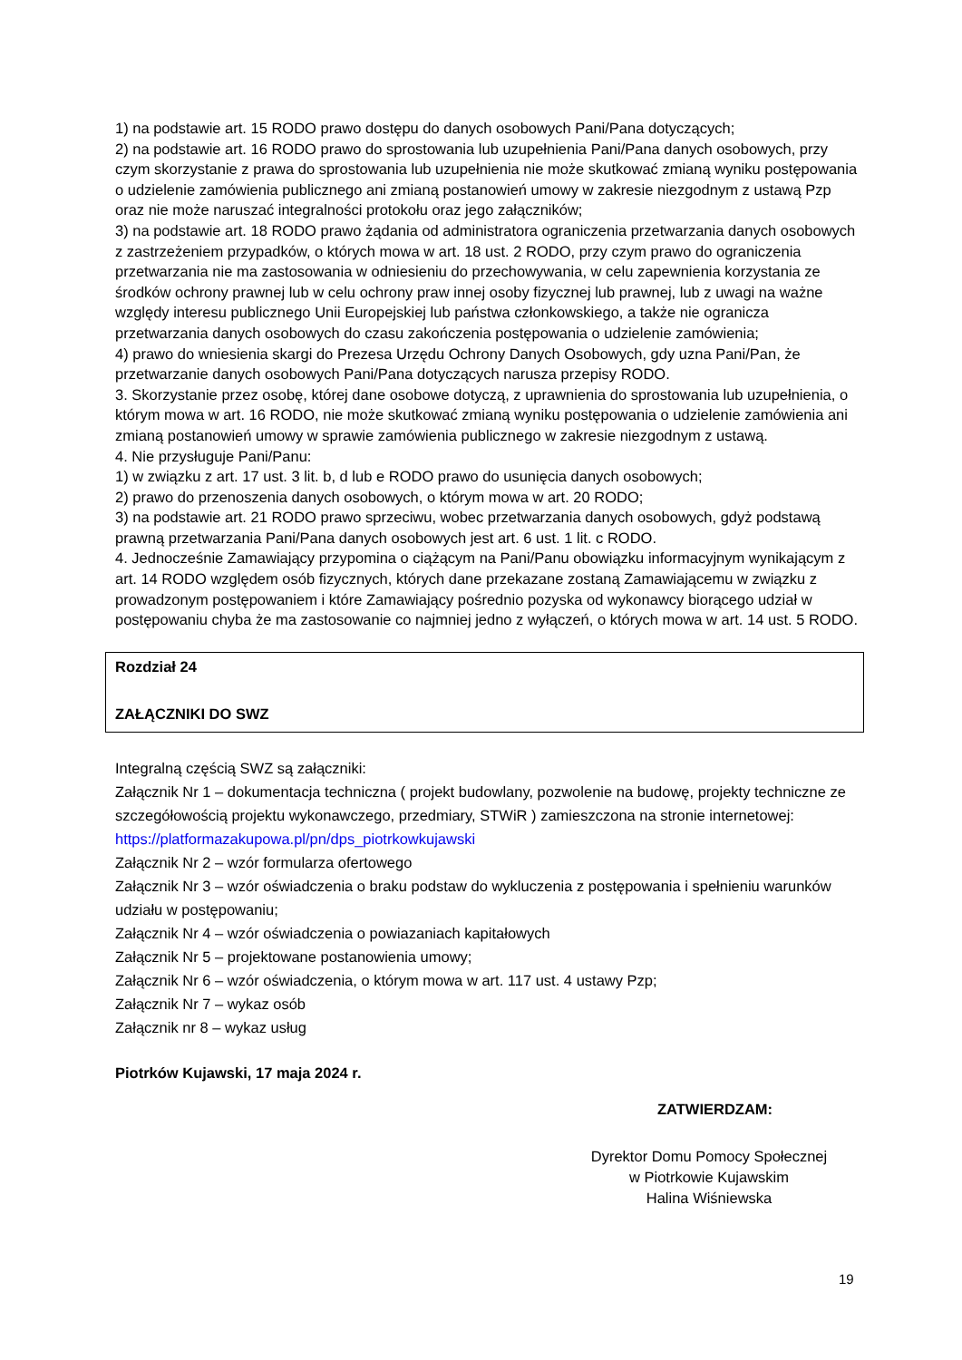1) na podstawie art. 15 RODO prawo dostępu do danych osobowych Pani/Pana dotyczących;
2) na podstawie art. 16 RODO prawo do sprostowania lub uzupełnienia Pani/Pana danych osobowych, przy czym skorzystanie z prawa do sprostowania lub uzupełnienia nie może skutkować zmianą wyniku postępowania o udzielenie zamówienia publicznego ani zmianą postanowień umowy w zakresie niezgodnym z ustawą Pzp oraz nie może naruszać integralności protokołu oraz jego załączników;
3) na podstawie art. 18 RODO prawo żądania od administratora ograniczenia przetwarzania danych osobowych z zastrzeżeniem przypadków, o których mowa w art. 18 ust. 2 RODO, przy czym prawo do ograniczenia przetwarzania nie ma zastosowania w odniesieniu do przechowywania, w celu zapewnienia korzystania ze środków ochrony prawnej lub w celu ochrony praw innej osoby fizycznej lub prawnej, lub z uwagi na ważne względy interesu publicznego Unii Europejskiej lub państwa członkowskiego, a także nie ogranicza przetwarzania danych osobowych do czasu zakończenia postępowania o udzielenie zamówienia;
4) prawo do wniesienia skargi do Prezesa Urzędu Ochrony Danych Osobowych, gdy uzna Pani/Pan, że przetwarzanie danych osobowych Pani/Pana dotyczących narusza przepisy RODO.
3. Skorzystanie przez osobę, której dane osobowe dotyczą, z uprawnienia do sprostowania lub uzupełnienia, o którym mowa w art. 16 RODO, nie może skutkować zmianą wyniku postępowania o udzielenie zamówienia ani zmianą postanowień umowy w sprawie zamówienia publicznego w zakresie niezgodnym z ustawą.
4. Nie przysługuje Pani/Panu:
1) w związku z art. 17 ust. 3 lit. b, d lub e RODO prawo do usunięcia danych osobowych;
2) prawo do przenoszenia danych osobowych, o którym mowa w art. 20 RODO;
3) na podstawie art. 21 RODO prawo sprzeciwu, wobec przetwarzania danych osobowych, gdyż podstawą prawną przetwarzania Pani/Pana danych osobowych jest art. 6 ust. 1 lit. c RODO.
4. Jednocześnie Zamawiający przypomina o ciążącym na Pani/Panu obowiązku informacyjnym wynikającym z art. 14 RODO względem osób fizycznych, których dane przekazane zostaną Zamawiającemu w związku z prowadzonym postępowaniem i które Zamawiający pośrednio pozyska od wykonawcy biorącego udział w postępowaniu chyba że ma zastosowanie co najmniej jedno z wyłączeń, o których mowa w art. 14 ust. 5 RODO.
Rozdział 24
ZAŁĄCZNIKI DO SWZ
Integralną częścią SWZ są załączniki:
Załącznik Nr 1 – dokumentacja techniczna ( projekt budowlany, pozwolenie na budowę, projekty techniczne ze szczegółowością projektu wykonawczego, przedmiary, STWiR ) zamieszczona na stronie internetowej: https://platformazakupowa.pl/pn/dps_piotrkowkujawski
Załącznik Nr 2 – wzór formularza ofertowego
Załącznik Nr 3 – wzór oświadczenia o braku podstaw do wykluczenia z postępowania i spełnieniu warunków udziału w postępowaniu;
Załącznik Nr 4 – wzór oświadczenia o powiazaniach kapitałowych
Załącznik Nr 5 – projektowane postanowienia umowy;
Załącznik Nr 6 – wzór oświadczenia, o którym mowa w art. 117 ust. 4 ustawy Pzp;
Załącznik Nr 7 – wykaz osób
Załącznik nr 8 – wykaz usług
Piotrków Kujawski, 17 maja 2024 r.
ZATWIERDZAM:
Dyrektor Domu Pomocy Społecznej
w Piotrkowie Kujawskim
Halina Wiśniewska
19